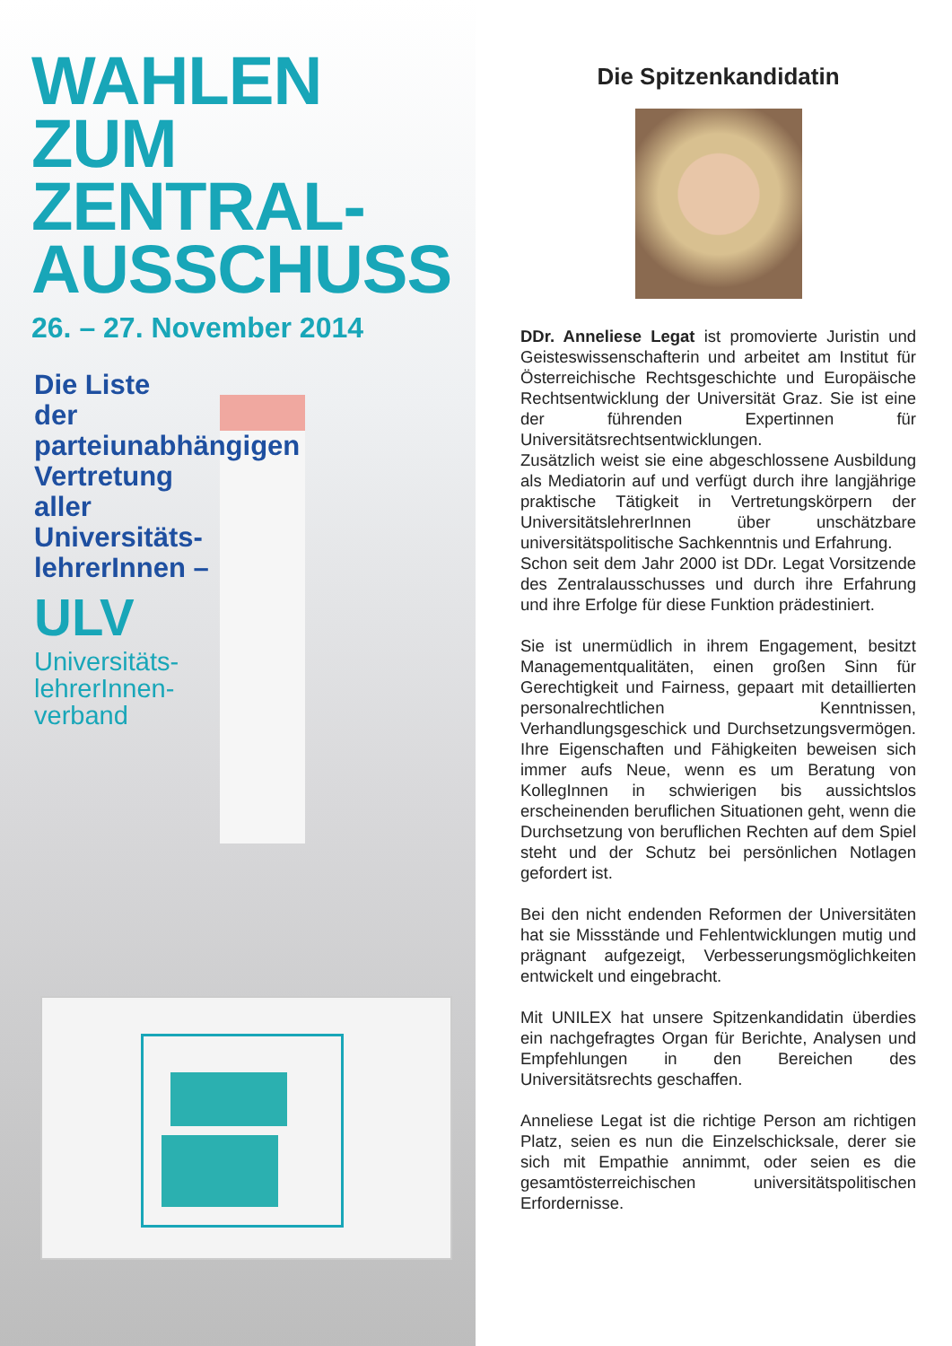WAHLEN
ZUM
ZENTRAL-
AUSSCHUSS
26. – 27. November 2014
Die Liste
der
parteiunabhängigen
Vertretung
aller
Universitäts-
lehrerInnen –
ULV
Universitäts-
lehrerInnen-
verband
Die Spitzenkandidatin
DDr. Anneliese Legat ist promovierte Juristin und Geisteswissenschafterin und arbeitet am Institut für Österreichische Rechtsgeschichte und Europäische Rechtsentwicklung der Universität Graz. Sie ist eine der führenden Expertinnen für Universitätsrechtsentwicklungen.
Zusätzlich weist sie eine abgeschlossene Ausbildung als Mediatorin auf und verfügt durch ihre langjährige praktische Tätigkeit in Vertretungskörpern der UniversitätslehrerInnen über unschätzbare universitätspolitische Sachkenntnis und Erfahrung.
Schon seit dem Jahr 2000 ist DDr. Legat Vorsitzende des Zentralausschusses und durch ihre Erfahrung und ihre Erfolge für diese Funktion prädestiniert.
Sie ist unermüdlich in ihrem Engagement, besitzt Managementqualitäten, einen großen Sinn für Gerechtigkeit und Fairness, gepaart mit detaillierten personalrechtlichen Kenntnissen, Verhandlungsgeschick und Durchsetzungsvermögen. Ihre Eigenschaften und Fähigkeiten beweisen sich immer aufs Neue, wenn es um Beratung von KollegInnen in schwierigen bis aussichtslos erscheinenden beruflichen Situationen geht, wenn die Durchsetzung von beruflichen Rechten auf dem Spiel steht und der Schutz bei persönlichen Notlagen gefordert ist.
Bei den nicht endenden Reformen der Universitäten hat sie Missstände und Fehlentwicklungen mutig und prägnant aufgezeigt, Verbesserungsmöglichkeiten entwickelt und eingebracht.
Mit UNILEX hat unsere Spitzenkandidatin überdies ein nachgefragtes Organ für Berichte, Analysen und Empfehlungen in den Bereichen des Universitätsrechts geschaffen.
Anneliese Legat ist die richtige Person am richtigen Platz, seien es nun die Einzelschicksale, derer sie sich mit Empathie annimmt, oder seien es die gesamtösterreichischen universitätspolitischen Erfordernisse.